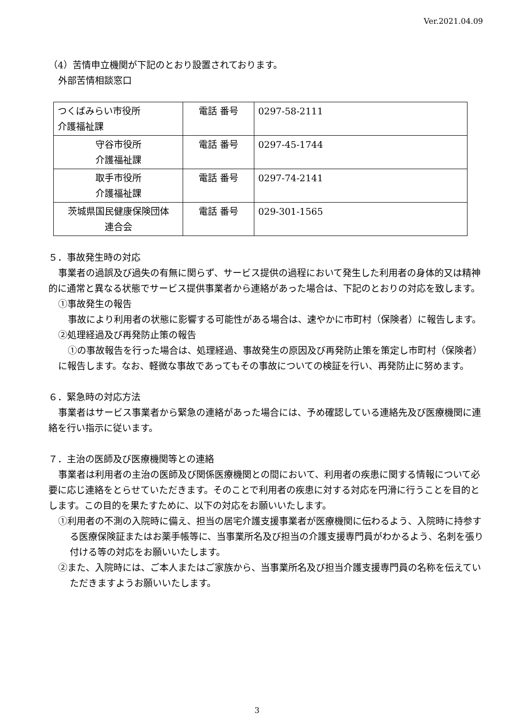Ver.2021.04.09
（4）苦情申立機関が下記のとおり設置されております。
外部苦情相談窓口
| つくばみらい市役所 介護福祉課 | 電話 番号 | 0297-58-2111 |
| 守谷市役所 介護福祉課 | 電話 番号 | 0297-45-1744 |
| 取手市役所 介護福祉課 | 電話 番号 | 0297-74-2141 |
| 茨城県国民健康保険団体 連合会 | 電話 番号 | 029-301-1565 |
５．事故発生時の対応
事業者の過誤及び過失の有無に関らず、サービス提供の過程において発生した利用者の身体的又は精神的に通常と異なる状態でサービス提供事業者から連絡があった場合は、下記のとおりの対応を致します。
①事故発生の報告
事故により利用者の状態に影響する可能性がある場合は、速やかに市町村（保険者）に報告します。
②処理経過及び再発防止策の報告
①の事故報告を行った場合は、処理経過、事故発生の原因及び再発防止策を策定し市町村（保険者）に報告します。なお、軽微な事故であってもその事故についての検証を行い、再発防止に努めます。
６．緊急時の対応方法
事業者はサービス事業者から緊急の連絡があった場合には、予め確認している連絡先及び医療機関に連絡を行い指示に従います。
７．主治の医師及び医療機関等との連絡
事業者は利用者の主治の医師及び関係医療機関との間において、利用者の疾患に関する情報について必要に応じ連絡をとらせていただきます。そのことで利用者の疾患に対する対応を円滑に行うことを目的とします。この目的を果たすために、以下の対応をお願いいたします。
①利用者の不測の入院時に備え、担当の居宅介護支援事業者が医療機関に伝わるよう、入院時に持参する医療保険証またはお薬手帳等に、当事業所名及び担当の介護支援専門員がわかるよう、名刺を張り付ける等の対応をお願いいたします。
②また、入院時には、ご本人またはご家族から、当事業所名及び担当介護支援専門員の名称を伝えていただきますようお願いいたします。
3